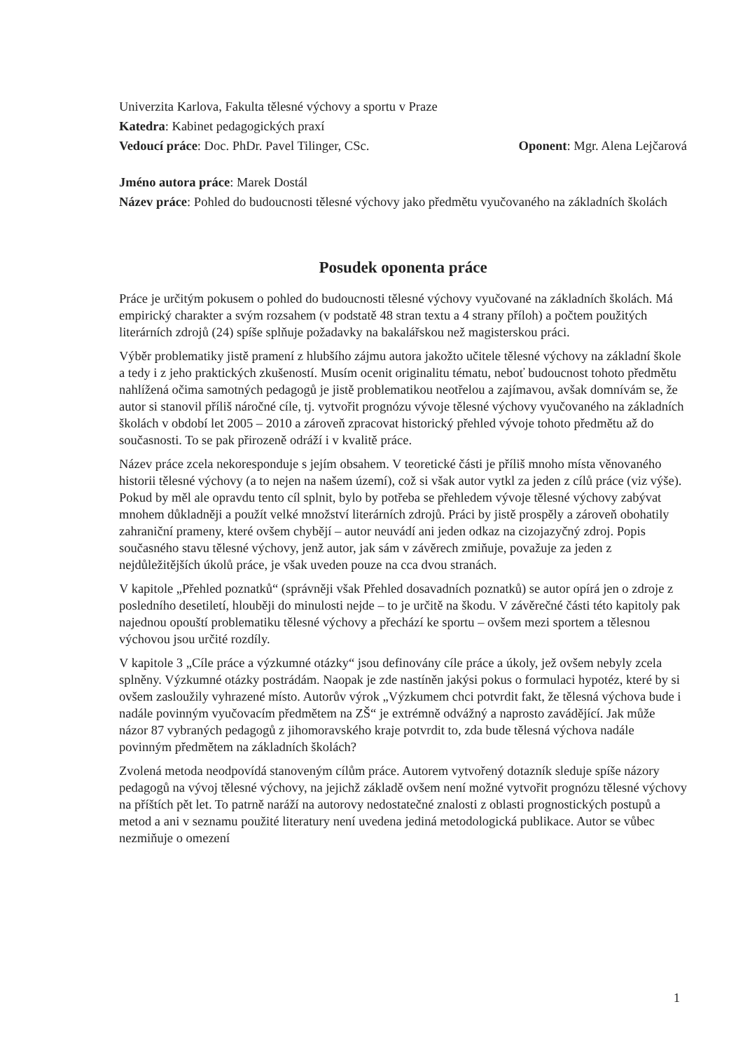Univerzita Karlova, Fakulta tělesné výchovy a sportu v Praze
Katedra: Kabinet pedagogických praxí
Vedoucí práce: Doc. PhDr. Pavel Tilinger, CSc.
Oponent: Mgr. Alena Lejčarová
Jméno autora práce: Marek Dostál
Název práce: Pohled do budoucnosti tělesné výchovy jako předmětu vyučovaného na základních školách
Posudek oponenta práce
Práce je určitým pokusem o pohled do budoucnosti tělesné výchovy vyučované na základních školách. Má empirický charakter a svým rozsahem (v podstatě 48 stran textu a 4 strany příloh) a počtem použitých literárních zdrojů (24) spíše splňuje požadavky na bakalářskou než magisterskou práci.
Výběr problematiky jistě pramení z hlubšího zájmu autora jakožto učitele tělesné výchovy na základní škole a tedy i z jeho praktických zkušeností. Musím ocenit originalitu tématu, neboť budoucnost tohoto předmětu nahlížená očima samotných pedagogů je jistě problematikou neotřelou a zajímavou, avšak domnívám se, že autor si stanovil příliš náročné cíle, tj. vytvořit prognózu vývoje tělesné výchovy vyučovaného na základních školách v období let 2005 – 2010 a zároveň zpracovat historický přehled vývoje tohoto předmětu až do současnosti. To se pak přirozeně odráží i v kvalitě práce.
Název práce zcela nekoresponduje s jejím obsahem. V teoretické části je příliš mnoho místa věnovaného historii tělesné výchovy (a to nejen na našem území), což si však autor vytkl za jeden z cílů práce (viz výše). Pokud by měl ale opravdu tento cíl splnit, bylo by potřeba se přehledem vývoje tělesné výchovy zabývat mnohem důkladněji a použít velké množství literárních zdrojů. Práci by jistě prospěly a zároveň obohatily zahraniční prameny, které ovšem chybějí – autor neuvádí ani jeden odkaz na cizojazyčný zdroj. Popis současného stavu tělesné výchovy, jenž autor, jak sám v závěrech zmiňuje, považuje za jeden z nejdůležitějších úkolů práce, je však uveden pouze na cca dvou stranách.
V kapitole „Přehled poznatků“ (správněji však Přehled dosavadních poznatků) se autor opírá jen o zdroje z posledního desetiletí, hlouběji do minulosti nejde – to je určitě na škodu. V závěrečné části této kapitoly pak najednou opouští problematiku tělesné výchovy a přechází ke sportu – ovšem mezi sportem a tělesnou výchovou jsou určité rozdíly.
V kapitole 3 „Cíle práce a výzkumné otázky“ jsou definovány cíle práce a úkoly, jež ovšem nebyly zcela splněny. Výzkumné otázky postrádám. Naopak je zde nastíněn jakýsi pokus o formulaci hypotéz, které by si ovšem zasloužily vyhrazené místo. Autorův výrok „Výzkumem chci potvrdit fakt, že tělesná výchova bude i nadále povinným vyučovacím předmětem na ZŠ“ je extrémně odvážný a naprosto zavádějící. Jak může názor 87 vybraných pedagogů z jihomoravského kraje potvrdit to, zda bude tělesná výchova nadále povinným předmětem na základních školách?
Zvolená metoda neodpovídá stanoveným cílům práce. Autorem vytvořený dotazník sleduje spíše názory pedagogů na vývoj tělesné výchovy, na jejichž základě ovšem není možné vytvořit prognózu tělesné výchovy na příštích pět let. To patrně naráží na autorovy nedostatečné znalosti z oblasti prognostických postupů a metod a ani v seznamu použité literatury není uvedena jediná metodologická publikace. Autor se vůbec nezmiňuje o omezení
1